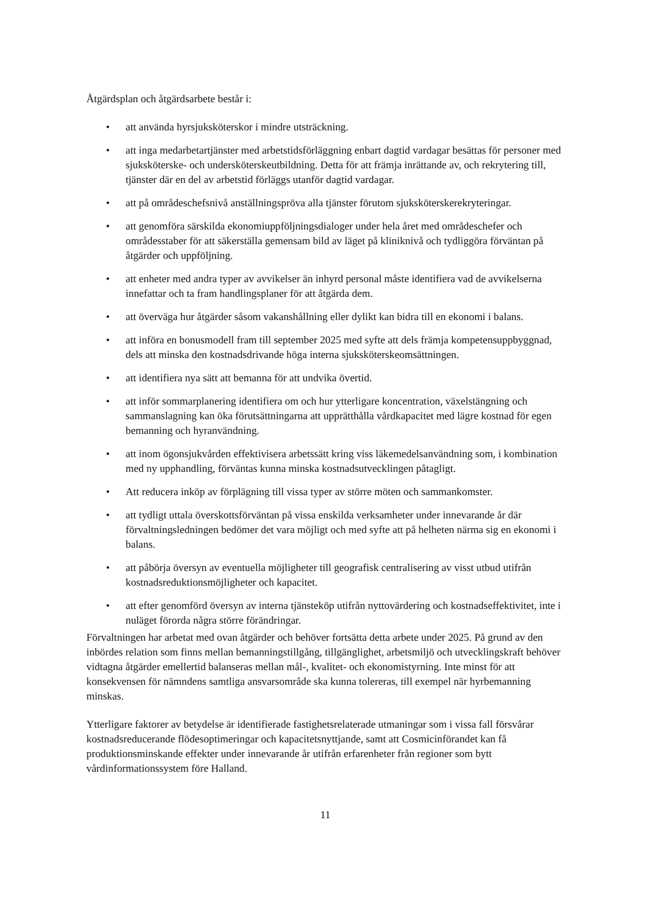Åtgärdsplan och åtgärdsarbete består i:
• att använda hyrsjuksköterskor i mindre utsträckning.
• att inga medarbetartjänster med arbetstidsförläggning enbart dagtid vardagar besättas för personer med sjuksköterske- och undersköterskeutbildning. Detta för att främja inrättande av, och rekrytering till, tjänster där en del av arbetstid förläggs utanför dagtid vardagar.
• att på områdeschefsnivå anställningspröva alla tjänster förutom sjuksköterskerekryteringar.
• att genomföra särskilda ekonomiuppföljningsdialoger under hela året med områdeschefer och områdesstaber för att säkerställa gemensam bild av läget på kliniknivå och tydliggöra förväntan på åtgärder och uppföljning.
• att enheter med andra typer av avvikelser än inhyrd personal måste identifiera vad de avvikelserna innefattar och ta fram handlingsplaner för att åtgärda dem.
• att överväga hur åtgärder såsom vakanshållning eller dylikt kan bidra till en ekonomi i balans.
• att införa en bonusmodell fram till september 2025 med syfte att dels främja kompetensuppbyggnad, dels att minska den kostnadsdrivande höga interna sjuksköterskeomsättningen.
• att identifiera nya sätt att bemanna för att undvika övertid.
• att inför sommarplanering identifiera om och hur ytterligare koncentration, växelstängning och sammanslagning kan öka förutsättningarna att upprätthålla vårdkapacitet med lägre kostnad för egen bemanning och hyranvändning.
• att inom ögonsjukvården effektivisera arbetssätt kring viss läkemedelsanvändning som, i kombination med ny upphandling, förväntas kunna minska kostnadsutvecklingen påtagligt.
• Att reducera inköp av förplägning till vissa typer av större möten och sammankomster.
• att tydligt uttala överskottsförväntan på vissa enskilda verksamheter under innevarande år där förvaltningsledningen bedömer det vara möjligt och med syfte att på helheten närma sig en ekonomi i balans.
• att påbörja översyn av eventuella möjligheter till geografisk centralisering av visst utbud utifrån kostnadsreduktionsmöjligheter och kapacitet.
• att efter genomförd översyn av interna tjänsteköp utifrån nyttovärdering och kostnadseffektivitet, inte i nuläget förorda några större förändringar.
Förvaltningen har arbetat med ovan åtgärder och behöver fortsätta detta arbete under 2025. På grund av den inbördes relation som finns mellan bemanningstillgång, tillgänglighet, arbetsmiljö och utvecklingskraft behöver vidtagna åtgärder emellertid balanseras mellan mål-, kvalitet- och ekonomistyrning. Inte minst för att konsekvensen för nämndens samtliga ansvarsområde ska kunna tolereras, till exempel när hyrbemanning minskas.
Ytterligare faktorer av betydelse är identifierade fastighetsrelaterade utmaningar som i vissa fall försvårar kostnadsreducerande flödesoptimeringar och kapacitetsnyttjande, samt att Cosmicinförandet kan få produktionsminskande effekter under innevarande år utifrån erfarenheter från regioner som bytt vårdinformationssystem före Halland.
11